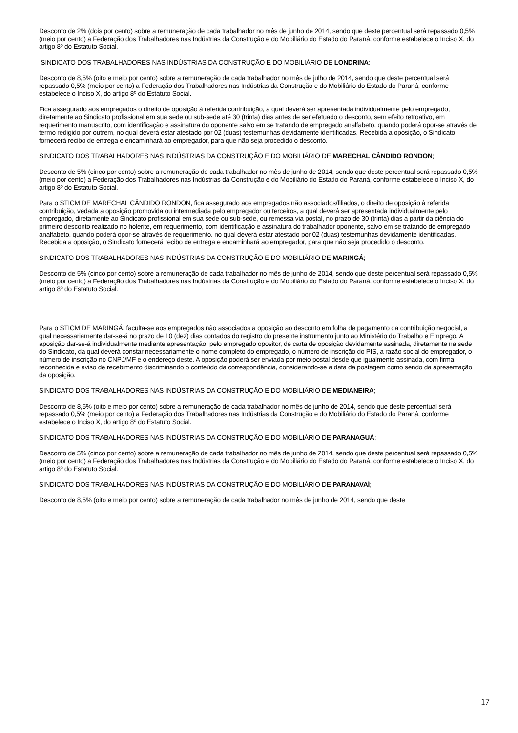Desconto de 2% (dois por cento) sobre a remuneração de cada trabalhador no mês de junho de 2014, sendo que deste percentual será repassado 0,5% (meio por cento) a Federação dos Trabalhadores nas Indústrias da Construção e do Mobiliário do Estado do Paraná, conforme estabelece o Inciso X, do artigo 8º do Estatuto Social.
SINDICATO DOS TRABALHADORES NAS INDÚSTRIAS DA CONSTRUÇÃO E DO MOBILIÁRIO DE LONDRINA;
Desconto de 8,5% (oito e meio por cento) sobre a remuneração de cada trabalhador no mês de julho de 2014, sendo que deste percentual será repassado 0,5% (meio por cento) a Federação dos Trabalhadores nas Indústrias da Construção e do Mobiliário do Estado do Paraná, conforme estabelece o Inciso X, do artigo 8º do Estatuto Social.
Fica assegurado aos empregados o direito de oposição à referida contribuição, a qual deverá ser apresentada individualmente pelo empregado, diretamente ao Sindicato profissional em sua sede ou sub-sede até 30 (trinta) dias antes de ser efetuado o desconto, sem efeito retroativo, em requerimento manuscrito, com identificação e assinatura do oponente salvo em se tratando de empregado analfabeto, quando poderá opor-se através de termo redigido por outrem, no qual deverá estar atestado por 02 (duas) testemunhas devidamente identificadas. Recebida a oposição, o Sindicato fornecerá recibo de entrega e encaminhará ao empregador, para que não seja procedido o desconto.
SINDICATO DOS TRABALHADORES NAS INDÚSTRIAS DA CONSTRUÇÃO E DO MOBILIÁRIO DE MARECHAL CÂNDIDO RONDON;
Desconto de 5% (cinco por cento) sobre a remuneração de cada trabalhador no mês de junho de 2014, sendo que deste percentual será repassado 0,5% (meio por cento) a Federação dos Trabalhadores nas Indústrias da Construção e do Mobiliário do Estado do Paraná, conforme estabelece o Inciso X, do artigo 8º do Estatuto Social.
Para o STICM DE MARECHAL CÂNDIDO RONDON, fica assegurado aos empregados não associados/filiados, o direito de oposição à referida contribuição, vedada a oposição promovida ou intermediada pelo empregador ou terceiros, a qual deverá ser apresentada individualmente pelo empregado, diretamente ao Sindicato profissional em sua sede ou sub-sede, ou remessa via postal, no prazo de 30 (trinta) dias a partir da ciência do primeiro desconto realizado no holerite, em requerimento, com identificação e assinatura do trabalhador oponente, salvo em se tratando de empregado analfabeto, quando poderá opor-se através de requerimento, no qual deverá estar atestado por 02 (duas) testemunhas devidamente identificadas. Recebida a oposição, o Sindicato fornecerá recibo de entrega e encaminhará ao empregador, para que não seja procedido o desconto.
SINDICATO DOS TRABALHADORES NAS INDÚSTRIAS DA CONSTRUÇÃO E DO MOBILIÁRIO DE MARINGÁ;
Desconto de 5% (cinco por cento) sobre a remuneração de cada trabalhador no mês de junho de 2014, sendo que deste percentual será repassado 0,5% (meio por cento) a Federação dos Trabalhadores nas Indústrias da Construção e do Mobiliário do Estado do Paraná, conforme estabelece o Inciso X, do artigo 8º do Estatuto Social.
Para o STICM DE MARINGÁ, faculta-se aos empregados não associados a oposição ao desconto em folha de pagamento da contribuição negocial, a qual necessariamente dar-se-á no prazo de 10 (dez) dias contados do registro do presente instrumento junto ao Ministério do Trabalho e Emprego. A aposição dar-se-á individualmente mediante apresentação, pelo empregado opositor, de carta de oposição devidamente assinada, diretamente na sede do Sindicato, da qual deverá constar necessariamente o nome completo do empregado, o número de inscrição do PIS, a razão social do empregador, o número de inscrição no CNPJ/MF e o endereço deste. A oposição poderá ser enviada por meio postal desde que igualmente assinada, com firma reconhecida e aviso de recebimento discriminando o conteúdo da correspondência, considerando-se a data da postagem como sendo da apresentação da oposição.
SINDICATO DOS TRABALHADORES NAS INDÚSTRIAS DA CONSTRUÇÃO E DO MOBILIÁRIO DE MEDIANEIRA;
Desconto de 8,5% (oito e meio por cento) sobre a remuneração de cada trabalhador no mês de junho de 2014, sendo que deste percentual será repassado 0,5% (meio por cento) a Federação dos Trabalhadores nas Indústrias da Construção e do Mobiliário do Estado do Paraná, conforme estabelece o Inciso X, do artigo 8º do Estatuto Social.
SINDICATO DOS TRABALHADORES NAS INDÚSTRIAS DA CONSTRUÇÃO E DO MOBILIÁRIO DE PARANAGUÁ;
Desconto de 5% (cinco por cento) sobre a remuneração de cada trabalhador no mês de junho de 2014, sendo que deste percentual será repassado 0,5% (meio por cento) a Federação dos Trabalhadores nas Indústrias da Construção e do Mobiliário do Estado do Paraná, conforme estabelece o Inciso X, do artigo 8º do Estatuto Social.
SINDICATO DOS TRABALHADORES NAS INDÚSTRIAS DA CONSTRUÇÃO E DO MOBILIÁRIO DE PARANAVAÍ;
Desconto de 8,5% (oito e meio por cento) sobre a remuneração de cada trabalhador no mês de junho de 2014, sendo que deste
17